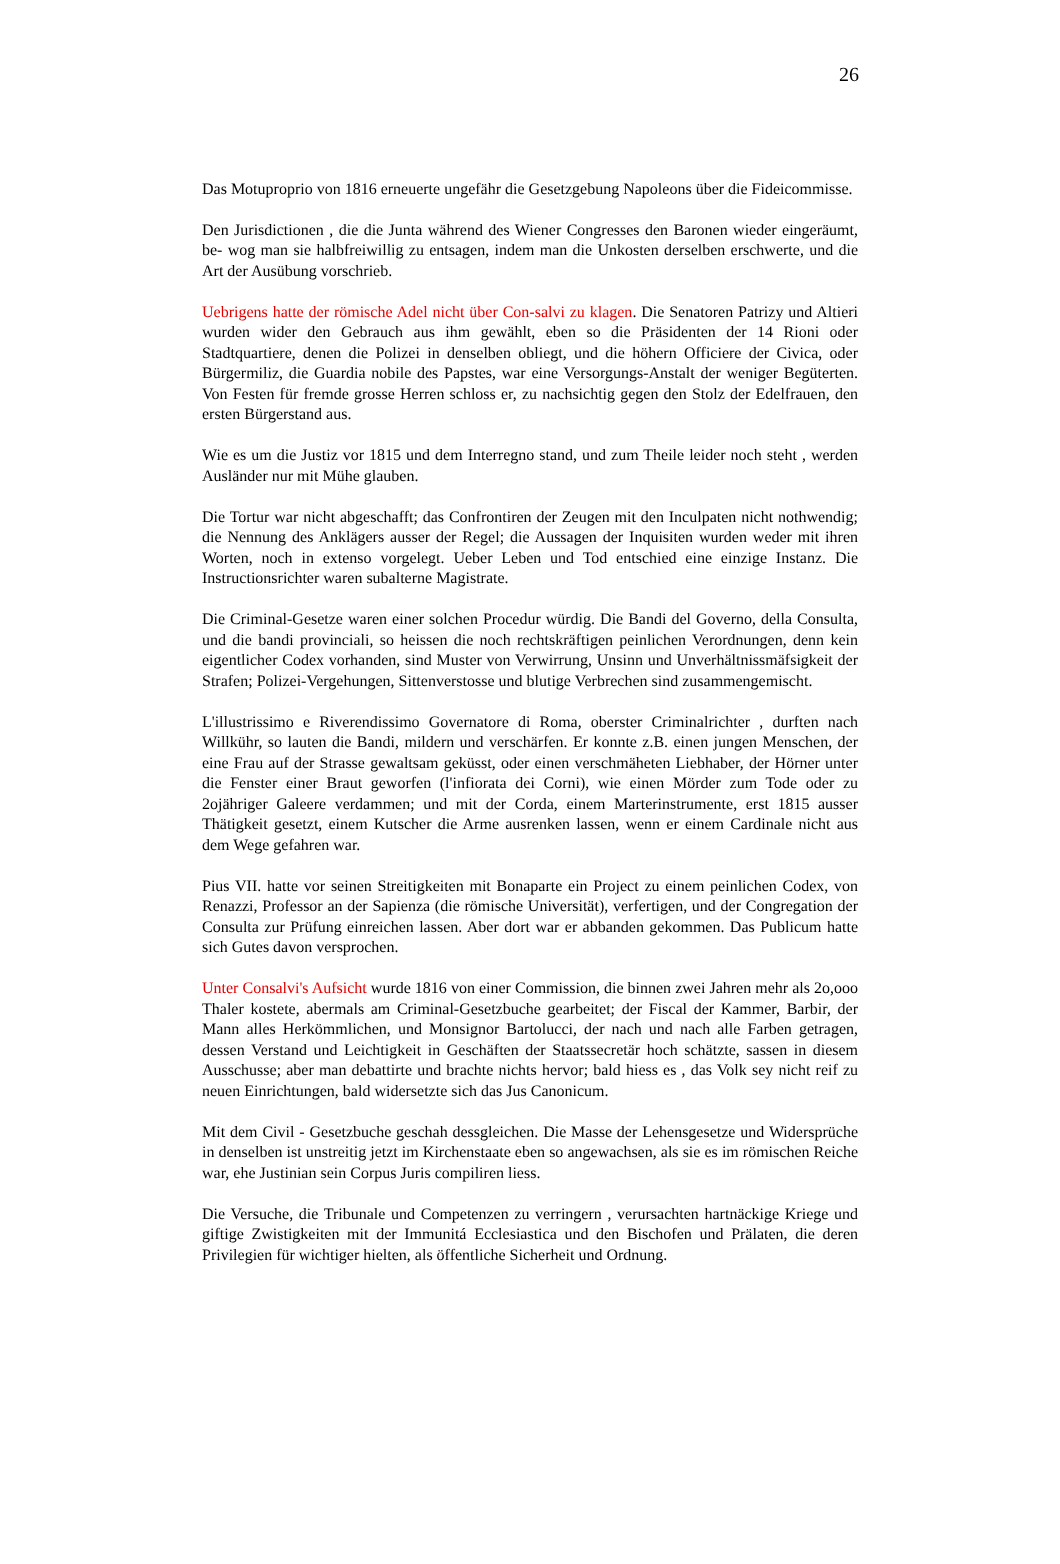26
Das Motuproprio von 1816 erneuerte ungefähr die Gesetzgebung Napoleons über die Fideicommisse.
Den Jurisdictionen , die die Junta während des Wiener Congresses den Baronen wieder eingeräumt, be- wog man sie halbfreiwillig zu entsagen, indem man die Unkosten derselben erschwerte, und die Art der Ausübung vorschrieb.
Uebrigens hatte der römische Adel nicht über Con-salvi zu klagen. Die Senatoren Patrizy und Altieri wurden wider den Gebrauch aus ihm gewählt, eben so die Präsidenten der 14 Rioni oder Stadtquartiere, denen die Polizei in denselben obliegt, und die höhern Officiere der Civica, oder Bürgermiliz, die Guardia nobile des Papstes, war eine Versorgungs-Anstalt der weniger Begüterten. Von Festen für fremde grosse Herren schloss er, zu nachsichtig gegen den Stolz der Edelfrauen, den ersten Bürgerstand aus.
Wie es um die Justiz vor 1815 und dem Interregno stand, und zum Theile leider noch steht , werden Ausländer nur mit Mühe glauben.
Die Tortur war nicht abgeschafft; das Confrontiren der Zeugen mit den Inculpaten nicht nothwendig; die Nennung des Anklägers ausser der Regel; die Aussagen der Inquisiten wurden weder mit ihren Worten, noch in extenso vorgelegt. Ueber Leben und Tod entschied eine einzige Instanz. Die Instructionsrichter waren subalterne Magistrate.
Die Criminal-Gesetze waren einer solchen Procedur würdig. Die Bandi del Governo, della Consulta, und die bandi provinciali, so heissen die noch rechtskräftigen peinlichen Verordnungen, denn kein eigentlicher Codex vorhanden, sind Muster von Verwirrung, Unsinn und Unverhältnissmäfsigkeit der Strafen; Polizei-Vergehungen, Sittenverstosse und blutige Verbrechen sind zusammengemischt.
L'illustrissimo e Riverendissimo Governatore di Roma, oberster Criminalrichter , durften nach Willkühr, so lauten die Bandi, mildern und verschärfen. Er konnte z.B. einen jungen Menschen, der eine Frau auf der Strasse gewaltsam geküsst, oder einen verschmäheten Liebhaber, der Hörner unter die Fenster einer Braut geworfen (l'infiorata dei Corni), wie einen Mörder zum Tode oder zu 2ojähriger Galeere verdammen; und mit der Corda, einem Marterinstrumente, erst 1815 ausser Thätigkeit gesetzt, einem Kutscher die Arme ausrenken lassen, wenn er einem Cardinale nicht aus dem Wege gefahren war.
Pius VII. hatte vor seinen Streitigkeiten mit Bonaparte ein Project zu einem peinlichen Codex, von Renazzi, Professor an der Sapienza (die römische Universität), verfertigen, und der Congregation der Consulta zur Prüfung einreichen lassen. Aber dort war er abbanden gekommen. Das Publicum hatte sich Gutes davon versprochen.
Unter Consalvi's Aufsicht wurde 1816 von einer Commission, die binnen zwei Jahren mehr als 2o,ooo Thaler kostete, abermals am Criminal-Gesetzbuche gearbeitet; der Fiscal der Kammer, Barbir, der Mann alles Herkömmlichen, und Monsignor Bartolucci, der nach und nach alle Farben getragen, dessen Verstand und Leichtigkeit in Geschäften der Staatssecretär hoch schätzte, sassen in diesem Ausschusse; aber man debattirte und brachte nichts hervor; bald hiess es , das Volk sey nicht reif zu neuen Einrichtungen, bald widersetzte sich das Jus Canonicum.
Mit dem Civil - Gesetzbuche geschah dessgleichen. Die Masse der Lehensgesetze und Widersprüche in denselben ist unstreitig jetzt im Kirchenstaate eben so angewachsen, als sie es im römischen Reiche war, ehe Justinian sein Corpus Juris compiliren liess.
Die Versuche, die Tribunale und Competenzen zu verringern , verursachten hartnäckige Kriege und giftige Zwistigkeiten mit der Immunitá Ecclesiastica und den Bischofen und Prälaten, die deren Privilegien für wichtiger hielten, als öffentliche Sicherheit und Ordnung.